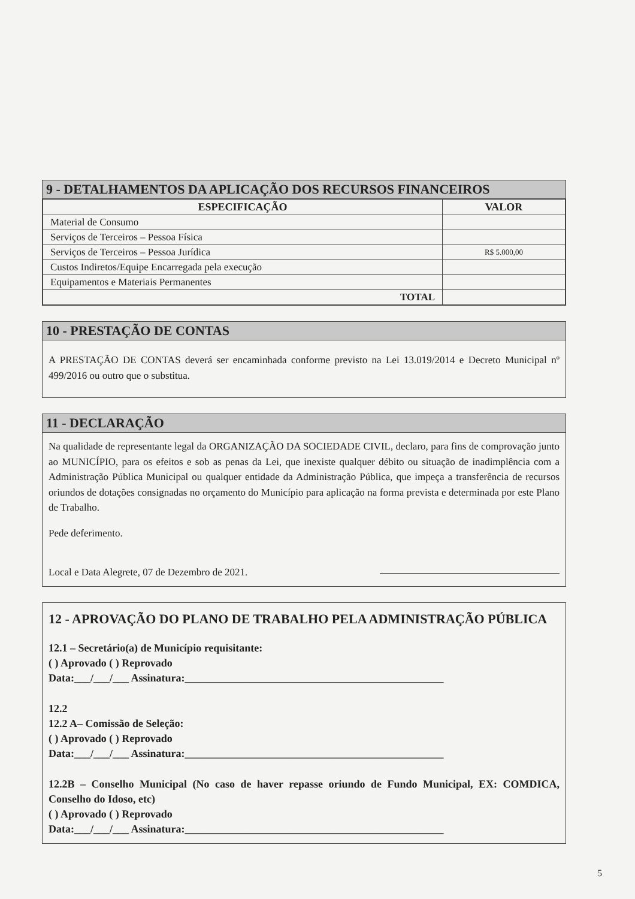9 - DETALHAMENTOS DA APLICAÇÃO DOS RECURSOS FINANCEIROS
| ESPECIFICAÇÃO | VALOR |
| --- | --- |
| Material de Consumo | |
| Serviços de Terceiros – Pessoa Física | |
| Serviços de Terceiros – Pessoa Jurídica | R$ 5.000,00 |
| Custos Indiretos/Equipe Encarregada pela execução | |
| Equipamentos e Materiais Permanentes | |
| TOTAL | |
10 - PRESTAÇÃO DE CONTAS
A PRESTAÇÃO DE CONTAS deverá ser encaminhada conforme previsto na Lei 13.019/2014 e Decreto Municipal nº 499/2016 ou outro que o substitua.
11 - DECLARAÇÃO
Na qualidade de representante legal da ORGANIZAÇÃO DA SOCIEDADE CIVIL, declaro, para fins de comprovação junto ao MUNICÍPIO, para os efeitos e sob as penas da Lei, que inexiste qualquer débito ou situação de inadimplência com a Administração Pública Municipal ou qualquer entidade da Administração Pública, que impeça a transferência de recursos oriundos de dotações consignadas no orçamento do Município para aplicação na forma prevista e determinada por este Plano de Trabalho.
Pede deferimento.
Local e Data Alegrete, 07 de Dezembro de 2021.
12 - APROVAÇÃO DO PLANO DE TRABALHO PELA ADMINISTRAÇÃO PÚBLICA
12.1 – Secretário(a) de Município requisitante:
( ) Aprovado ( ) Reprovado
Data:___/___/___ Assinatura:________________________________________________
12.2
12.2 A– Comissão de Seleção:
( ) Aprovado ( ) Reprovado
Data:___/___/___ Assinatura:________________________________________________
12.2B – Conselho Municipal (No caso de haver repasse oriundo de Fundo Municipal, EX: COMDICA, Conselho do Idoso, etc)
( ) Aprovado ( ) Reprovado
Data:___/___/___ Assinatura:________________________________________________
5